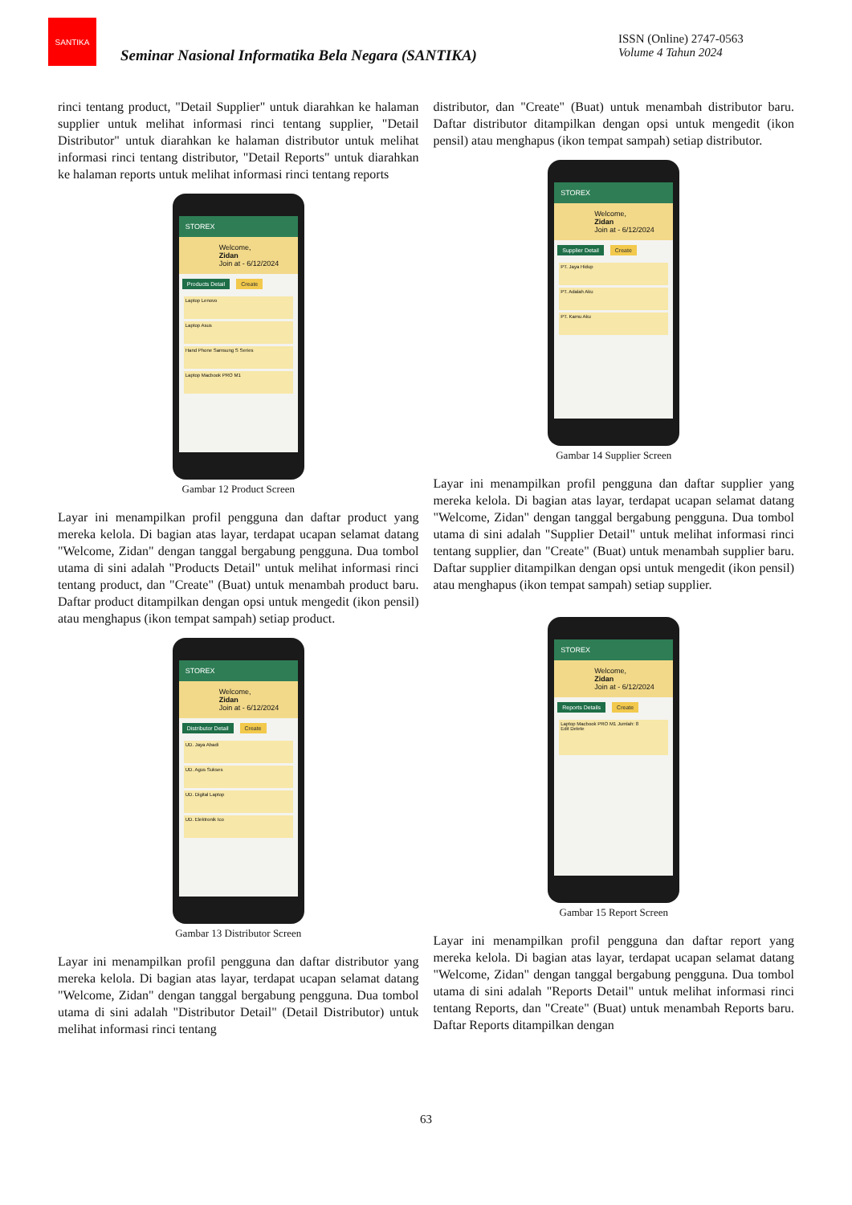SANTIKA
Seminar Nasional Informatika Bela Negara (SANTIKA)
ISSN (Online) 2747-0563
Volume 4 Tahun 2024
rinci tentang product, "Detail Supplier" untuk diarahkan ke halaman supplier untuk melihat informasi rinci tentang supplier, "Detail Distributor" untuk diarahkan ke halaman distributor untuk melihat informasi rinci tentang distributor, "Detail Reports" untuk diarahkan ke halaman reports untuk melihat informasi rinci tentang reports
STOREX
Welcome,
Zidan
Join at - 6/12/2024
Products Detail Create
Laptop Lenovo
Laptop Asus
Hand Phone Samsung S Series
Laptop Macbook PRO M1
Gambar 12 Product Screen
Layar ini menampilkan profil pengguna dan daftar product yang mereka kelola. Di bagian atas layar, terdapat ucapan selamat datang "Welcome, Zidan" dengan tanggal bergabung pengguna. Dua tombol utama di sini adalah "Products Detail" untuk melihat informasi rinci tentang product, dan "Create" (Buat) untuk menambah product baru. Daftar product ditampilkan dengan opsi untuk mengedit (ikon pensil) atau menghapus (ikon tempat sampah) setiap product.
STOREX
Welcome,
Zidan
Join at - 6/12/2024
Distributor Detail Create
UD. Jaya Abadi
UD. Agus Sukses
UD. Digital Laptop
UD. Elektronik Ico
Gambar 13 Distributor Screen
Layar ini menampilkan profil pengguna dan daftar distributor yang mereka kelola. Di bagian atas layar, terdapat ucapan selamat datang "Welcome, Zidan" dengan tanggal bergabung pengguna. Dua tombol utama di sini adalah "Distributor Detail" (Detail Distributor) untuk melihat informasi rinci tentang
distributor, dan "Create" (Buat) untuk menambah distributor baru. Daftar distributor ditampilkan dengan opsi untuk mengedit (ikon pensil) atau menghapus (ikon tempat sampah) setiap distributor.
STOREX
Welcome,
Zidan
Join at - 6/12/2024
Supplier Detail Create
PT. Jaya Hidup
PT. Adalah Aku
PT. Kamu Aku
Gambar 14 Supplier Screen
Layar ini menampilkan profil pengguna dan daftar supplier yang mereka kelola. Di bagian atas layar, terdapat ucapan selamat datang "Welcome, Zidan" dengan tanggal bergabung pengguna. Dua tombol utama di sini adalah "Supplier Detail" untuk melihat informasi rinci tentang supplier, dan "Create" (Buat) untuk menambah supplier baru. Daftar supplier ditampilkan dengan opsi untuk mengedit (ikon pensil) atau menghapus (ikon tempat sampah) setiap supplier.
STOREX
Welcome,
Zidan
Join at - 6/12/2024
Reports Details Create
Laptop Macbook PRO M1 Jumlah: 8
Edit Delete
Gambar 15 Report Screen
Layar ini menampilkan profil pengguna dan daftar report yang mereka kelola. Di bagian atas layar, terdapat ucapan selamat datang "Welcome, Zidan" dengan tanggal bergabung pengguna. Dua tombol utama di sini adalah "Reports Detail" untuk melihat informasi rinci tentang Reports, dan "Create" (Buat) untuk menambah Reports baru. Daftar Reports ditampilkan dengan
63